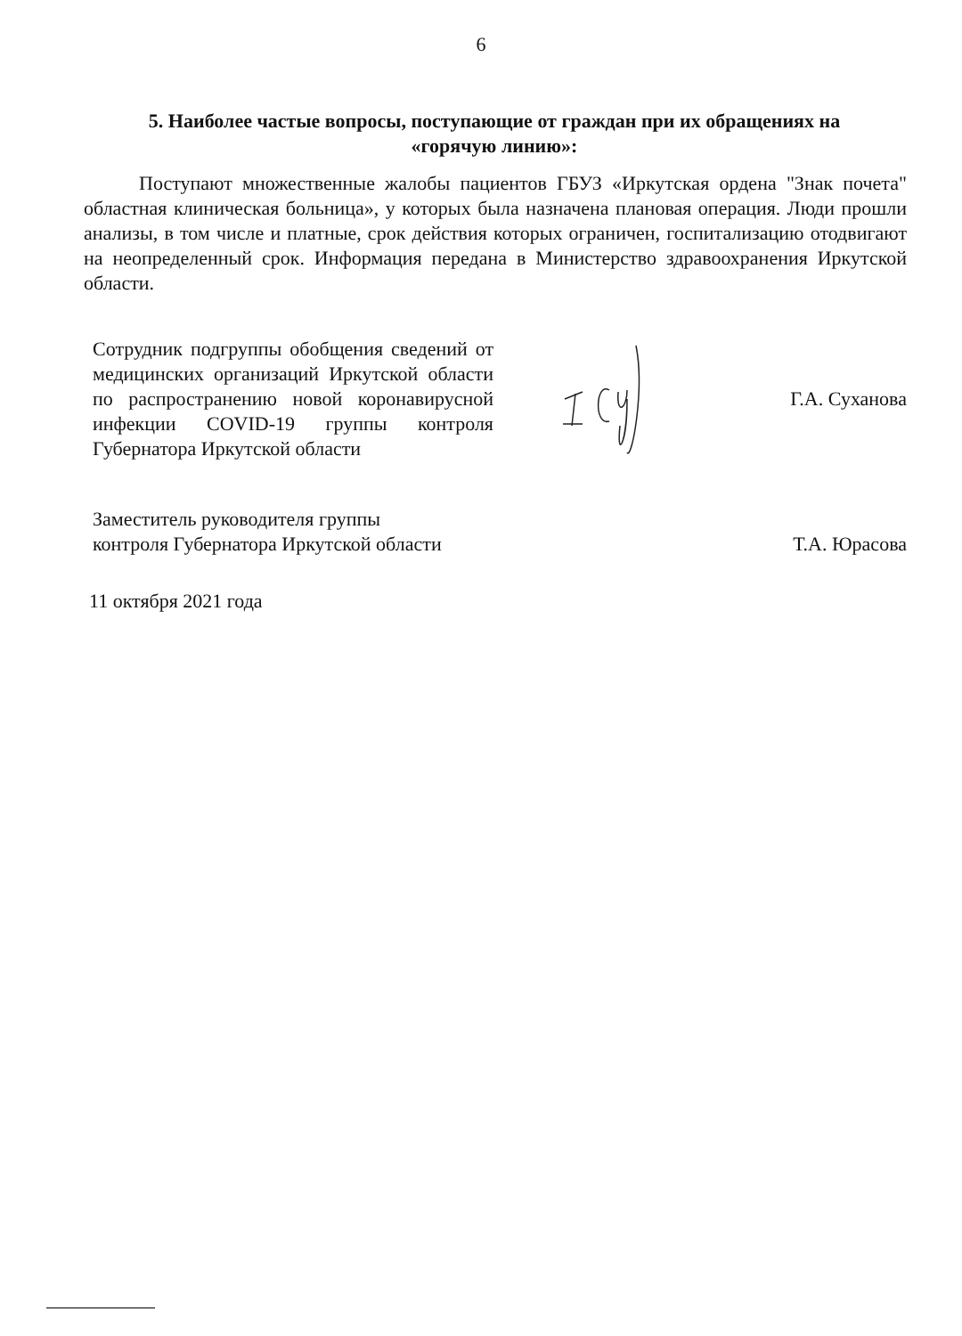6
5. Наиболее частые вопросы, поступающие от граждан при их обращениях на «горячую линию»:
Поступают множественные жалобы пациентов ГБУЗ «Иркутская ордена "Знак почета" областная клиническая больница», у которых была назначена плановая операция. Люди прошли анализы, в том числе и платные, срок действия которых ограничен, госпитализацию отодвигают на неопределенный срок. Информация передана в Министерство здравоохранения Иркутской области.
Сотрудник подгруппы обобщения сведений от медицинских организаций Иркутской области по распространению новой коронавирусной инфекции COVID-19 группы контроля Губернатора Иркутской области
Г.А. Суханова
Заместитель руководителя группы
контроля Губернатора Иркутской области
Т.А. Юрасова
11 октября 2021 года